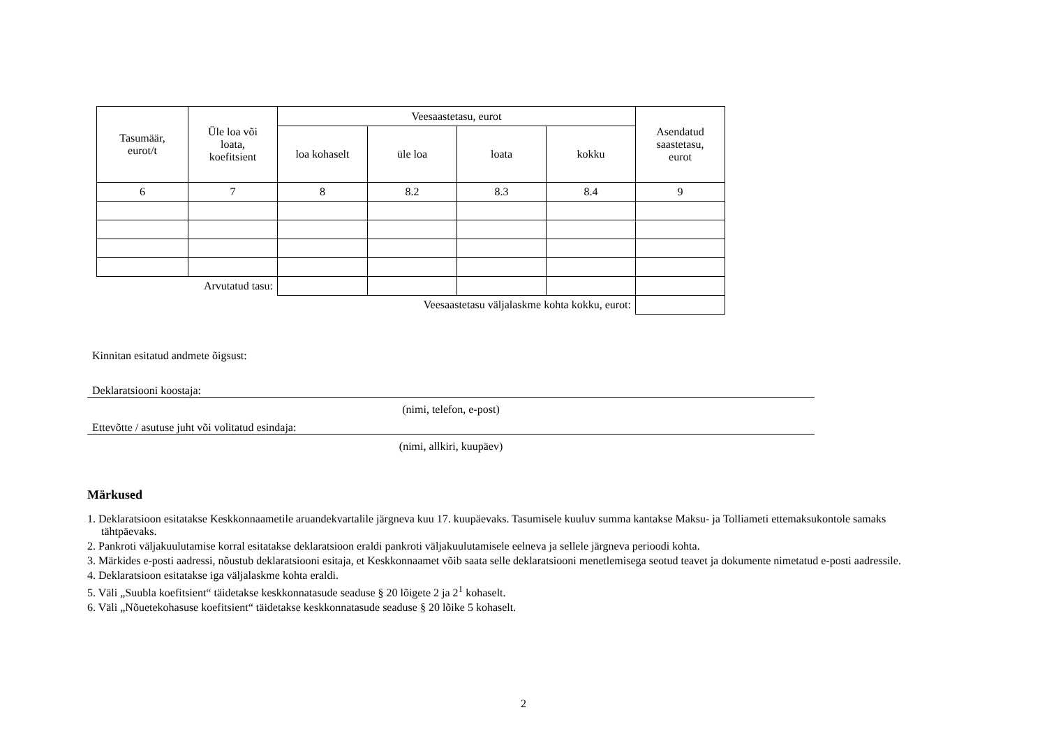| Tasumäär, eurot/t | Üle loa või loata, koefitsient | Veesaastetasu, eurot | | | | Asendatud saastetasu, eurot |
| --- | --- | --- | --- | --- | --- | --- |
| | | loa kohaselt | üle loa | loata | kokku | |
| 6 | 7 | 8 | 8.2 | 8.3 | 8.4 | 9 |
| Arvutatud tasu: | | | | | | |
| Veesaastetasu väljalaskme kohta kokku, eurot: | | | | | | |
Kinnitan esitatud andmete õigsust:
Deklaratsiooni koostaja:
(nimi, telefon, e-post)
Ettevõtte / asutuse juht või volitatud esindaja:
(nimi, allkiri, kuupäev)
Märkused
1. Deklaratsioon esitatakse Keskkonnaametile aruandekvartalile järgneva kuu 17. kuupäevaks. Tasumisele kuuluv summa kantakse Maksu- ja Tolliameti ettemaksukontole samaks tähtpäevaks.
2. Pankroti väljakuulutamise korral esitatakse deklaratsioon eraldi pankroti väljakuulutamisele eelneva ja sellele järgneva perioodi kohta.
3. Märkides e-posti aadressi, nõustub deklaratsiooni esitaja, et Keskkonnaamet võib saata selle deklaratsiooni menetlemisega seotud teavet ja dokumente nimetatud e-posti aadressile.
4. Deklaratsioon esitatakse iga väljalaskme kohta eraldi.
5. Väli „Suubla koefitsient“ täidetakse keskkonnatasude seaduse § 20 lõigete 2 ja 2<sup>1</sup> kohaselt.
6. Väli „Nõuetekohasuse koefitsient“ täidetakse keskkonnatasude seaduse § 20 lõike 5 kohaselt.
2